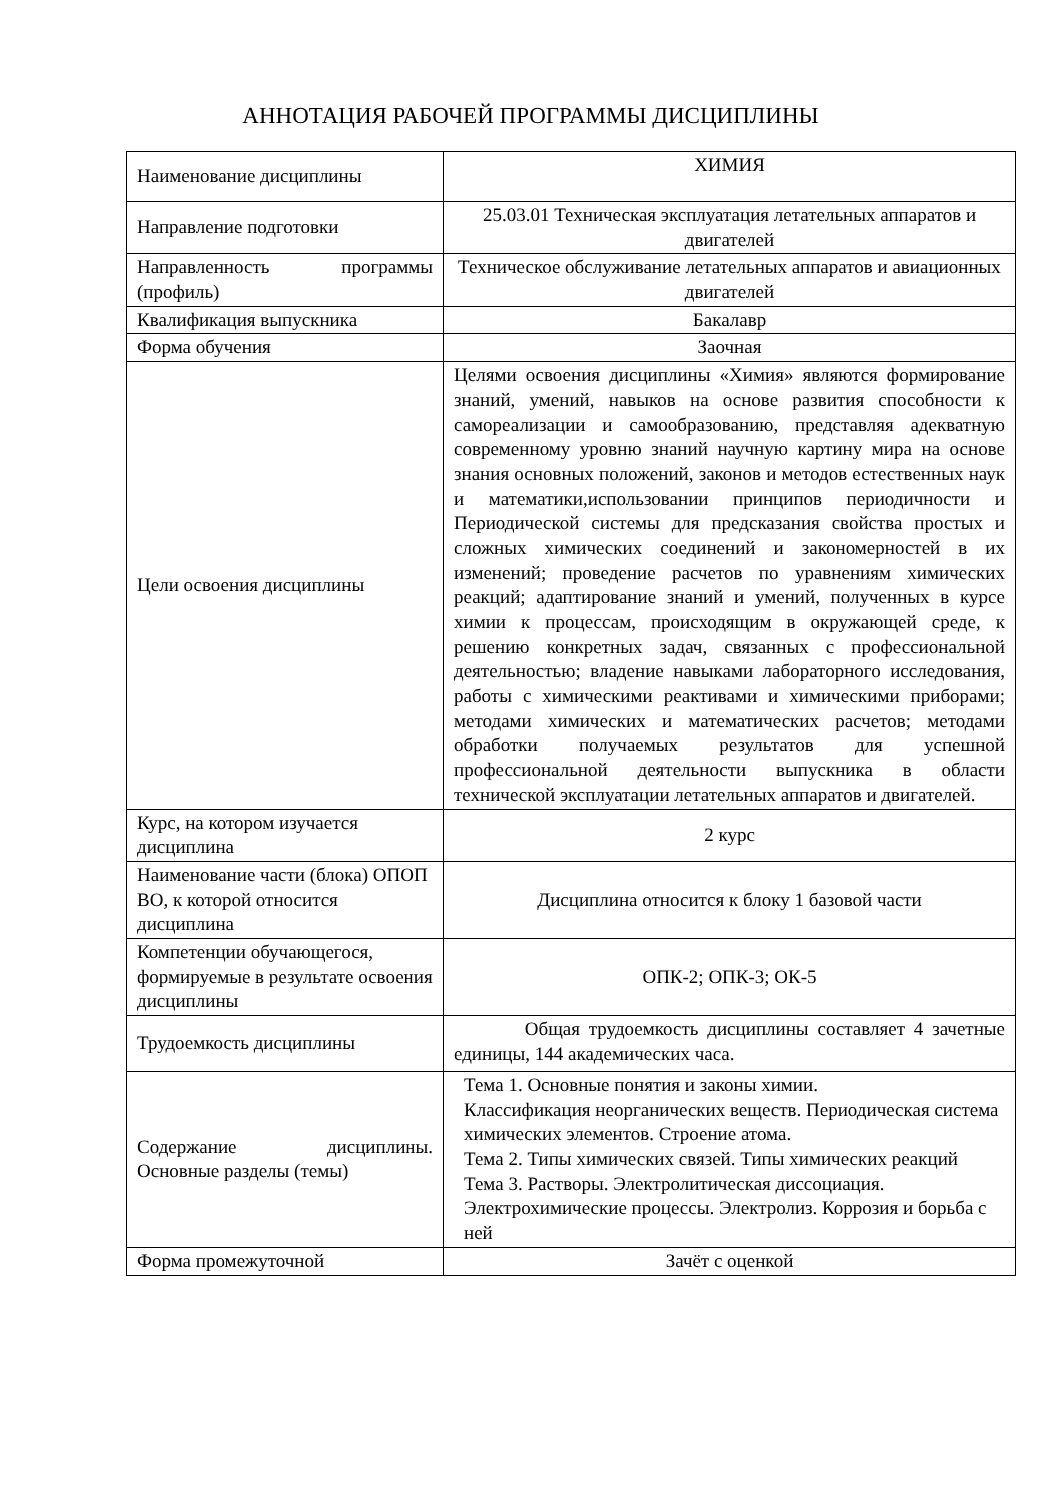АННОТАЦИЯ РАБОЧЕЙ ПРОГРАММЫ ДИСЦИПЛИНЫ
| Наименование дисциплины | ХИМИЯ |
| Направление подготовки | 25.03.01 Техническая эксплуатация летательных аппаратов и двигателей |
| Направленность программы (профиль) | Техническое обслуживание летательных аппаратов и авиационных двигателей |
| Квалификация выпускника | Бакалавр |
| Форма обучения | Заочная |
| Цели освоения дисциплины | Целями освоения дисциплины «Химия» являются формирование знаний, умений, навыков на основе развития способности к самореализации и самообразованию, представляя адекватную современному уровню знаний научную картину мира на основе знания основных положений, законов и методов естественных наук и математики,использовании принципов периодичности и Периодической системы для предсказания свойства простых и сложных химических соединений и закономерностей в их изменений; проведение расчетов по уравнениям химических реакций; адаптирование знаний и умений, полученных в курсе химии к процессам, происходящим в окружающей среде, к решению конкретных задач, связанных с профессиональной деятельностью; владение навыками лабораторного исследования, работы с химическими реактивами и химическими приборами; методами химических и математических расчетов; методами обработки получаемых результатов для успешной профессиональной деятельности выпускника в области технической эксплуатации летательных аппаратов и двигателей. |
| Курс, на котором изучается дисциплина | 2 курс |
| Наименование части (блока) ОПОП ВО, к которой относится дисциплина | Дисциплина относится к блоку 1 базовой части |
| Компетенции обучающегося, формируемые в результате освоения дисциплины | ОПК-2; ОПК-3; ОК-5 |
| Трудоемкость дисциплины | Общая трудоемкость дисциплины составляет 4 зачетные единицы, 144 академических часа. |
| Содержание дисциплины. Основные разделы (темы) | Тема 1. Основные понятия и законы химии. Классификация неорганических веществ. Периодическая система химических элементов. Строение атома. Тема 2. Типы химических связей. Типы химических реакций Тема 3. Растворы. Электролитическая диссоциация. Электрохимические процессы. Электролиз. Коррозия и борьба с ней |
| Форма промежуточной | Зачёт с оценкой |